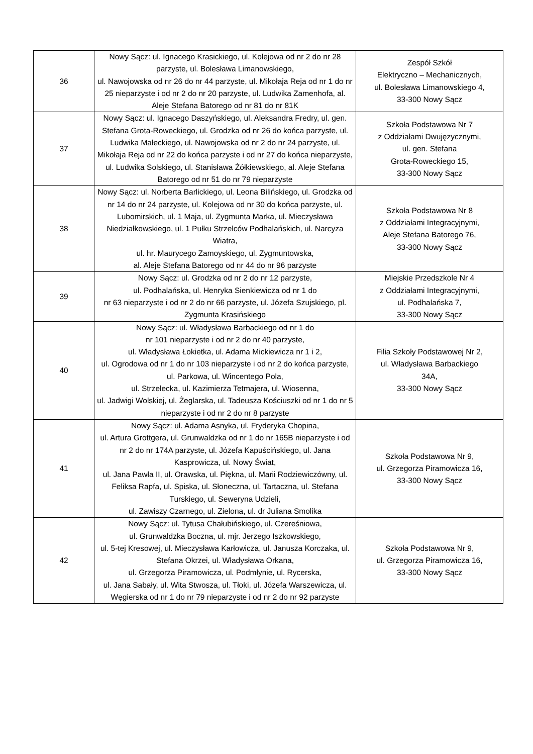| 36 | Nowy Sącz: ul. Ignacego Krasickiego, ul. Kolejowa od nr 2 do nr 28 parzyste, ul. Bolesława Limanowskiego, ul. Nawojowska od nr 26 do nr 44 parzyste, ul. Mikołaja Reja od nr 1 do nr 25 nieparzyste i od nr 2 do nr 20 parzyste, ul. Ludwika Zamenhofa, al. Aleje Stefana Batorego od nr 81 do nr 81K | Zespół Szkół Elektryczno – Mechanicznych, ul. Bolesława Limanowskiego 4, 33-300 Nowy Sącz |
| 37 | Nowy Sącz: ul. Ignacego Daszyńskiego, ul. Aleksandra Fredry, ul. gen. Stefana Grota-Roweckiego, ul. Grodzka od nr 26 do końca parzyste, ul. Ludwika Małeckiego, ul. Nawojowska od nr 2 do nr 24 parzyste, ul. Mikołaja Reja od nr 22 do końca parzyste i od nr 27 do końca nieparzyste, ul. Ludwika Solskiego, ul. Stanisława Żółkiewskiego, al. Aleje Stefana Batorego od nr 51 do nr 79 nieparzyste | Szkoła Podstawowa Nr 7 z Oddziałami Dwujęzycznymi, ul. gen. Stefana Grota-Roweckiego 15, 33-300 Nowy Sącz |
| 38 | Nowy Sącz: ul. Norberta Barlickiego, ul. Leona Bilińskiego, ul. Grodzka od nr 14 do nr 24 parzyste, ul. Kolejowa od nr 30 do końca parzyste, ul. Lubomirskich, ul. 1 Maja, ul. Zygmunta Marka, ul. Mieczysława Niedziałkowskiego, ul. 1 Pułku Strzelców Podhalańskich, ul. Narcyza Wiatra, ul. hr. Maurycego Zamoyskiego, ul. Zygmuntowska, al. Aleje Stefana Batorego od nr 44 do nr 96 parzyste | Szkoła Podstawowa Nr 8 z Oddziałami Integracyjnymi, Aleje Stefana Batorego 76, 33-300 Nowy Sącz |
| 39 | Nowy Sącz: ul. Grodzka od nr 2 do nr 12 parzyste, ul. Podhalańska, ul. Henryka Sienkiewicza od nr 1 do nr 63 nieparzyste i od nr 2 do nr 66 parzyste, ul. Józefa Szujskiego, pl. Zygmunta Krasińskiego | Miejskie Przedszkole Nr 4 z Oddziałami Integracyjnymi, ul. Podhalańska 7, 33-300 Nowy Sącz |
| 40 | Nowy Sącz: ul. Władysława Barbackiego od nr 1 do nr 101 nieparzyste i od nr 2 do nr 40 parzyste, ul. Władysława Łokietka, ul. Adama Mickiewicza nr 1 i 2, ul. Ogrodowa od nr 1 do nr 103 nieparzyste i od nr 2 do końca parzyste, ul. Parkowa, ul. Wincentego Pola, ul. Strzelecka, ul. Kazimierza Tetmajera, ul. Wiosenna, ul. Jadwigi Wolskiej, ul. Żeglarska, ul. Tadeusza Kościuszki od nr 1 do nr 5 nieparzyste i od nr 2 do nr 8 parzyste | Filia Szkoły Podstawowej Nr 2, ul. Władysława Barbackiego 34A, 33-300 Nowy Sącz |
| 41 | Nowy Sącz: ul. Adama Asnyka, ul. Fryderyka Chopina, ul. Artura Grottgera, ul. Grunwaldzka od nr 1 do nr 165B nieparzyste i od nr 2 do nr 174A parzyste, ul. Józefa Kapuścińskiego, ul. Jana Kasprowicza, ul. Nowy Świat, ul. Jana Pawła II, ul. Orawska, ul. Piękna, ul. Marii Rodziewiczówny, ul. Feliksa Rapfa, ul. Spiska, ul. Słoneczna, ul. Tartaczna, ul. Stefana Turskiego, ul. Seweryna Udzieli, ul. Zawiszy Czarnego, ul. Zielona, ul. dr Juliana Smolika | Szkoła Podstawowa Nr 9, ul. Grzegorza Piramowicza 16, 33-300 Nowy Sącz |
| 42 | Nowy Sącz: ul. Tytusa Chałubińskiego, ul. Czereśniowa, ul. Grunwaldzka Boczna, ul. mjr. Jerzego Iszkowskiego, ul. 5-tej Kresowej, ul. Mieczysława Karłowicza, ul. Janusza Korczaka, ul. Stefana Okrzei, ul. Władysława Orkana, ul. Grzegorza Piramowicza, ul. Podmłynie, ul. Rycerska, ul. Jana Sabały, ul. Wita Stwosza, ul. Tłoki, ul. Józefa Warszewicza, ul. Węgierska od nr 1 do nr 79 nieparzyste i od nr 2 do nr 92 parzyste | Szkoła Podstawowa Nr 9, ul. Grzegorza Piramowicza 16, 33-300 Nowy Sącz |